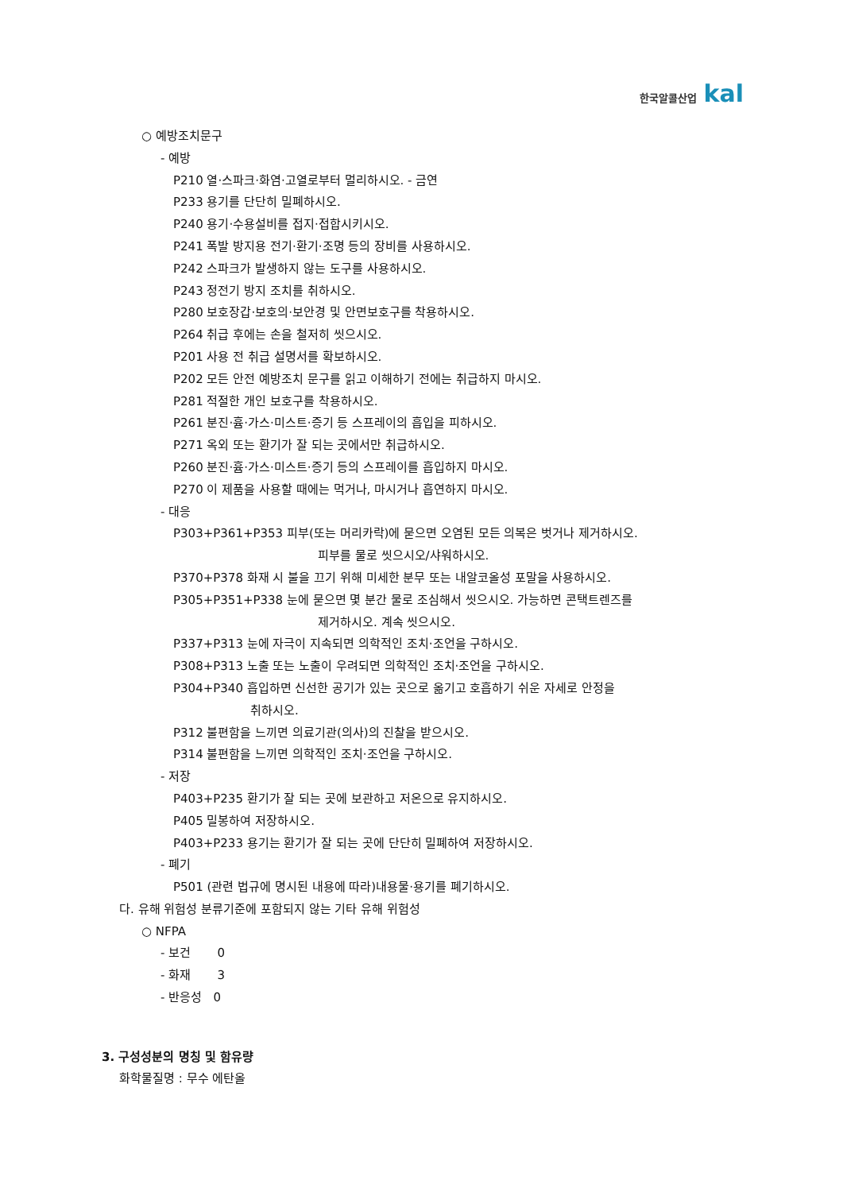한국알콜산업 kal
○ 예방조치문구
- 예방
P210 열·스파크·화염·고열로부터 멀리하시오. - 금연
P233 용기를 단단히 밀폐하시오.
P240 용기·수용설비를 접지·접합시키시오.
P241 폭발 방지용 전기·환기·조명 등의 장비를 사용하시오.
P242 스파크가 발생하지 않는 도구를 사용하시오.
P243 정전기 방지 조치를 취하시오.
P280 보호장갑·보호의·보안경 및 안면보호구를 착용하시오.
P264 취급 후에는 손을 철저히 씻으시오.
P201 사용 전 취급 설명서를 확보하시오.
P202 모든 안전 예방조치 문구를 읽고 이해하기 전에는 취급하지 마시오.
P281 적절한 개인 보호구를 착용하시오.
P261 분진·흄·가스·미스트·증기 등 스프레이의 흡입을 피하시오.
P271 옥외 또는 환기가 잘 되는 곳에서만 취급하시오.
P260 분진·흄·가스·미스트·증기 등의 스프레이를 흡입하지 마시오.
P270 이 제품을 사용할 때에는 먹거나, 마시거나 흡연하지 마시오.
- 대응
P303+P361+P353 피부(또는 머리카락)에 묻으면 오염된 모든 의복은 벗거나 제거하시오.
피부를 물로 씻으시오/샤워하시오.
P370+P378 화재 시 불을 끄기 위해 미세한 분무 또는 내알코올성 포말을 사용하시오.
P305+P351+P338 눈에 묻으면 몇 분간 물로 조심해서 씻으시오. 가능하면 콘택트렌즈를
제거하시오. 계속 씻으시오.
P337+P313 눈에 자극이 지속되면 의학적인 조치·조언을 구하시오.
P308+P313 노출 또는 노출이 우려되면 의학적인 조치·조언을 구하시오.
P304+P340 흡입하면 신선한 공기가 있는 곳으로 옮기고 호흡하기 쉬운 자세로 안정을
취하시오.
P312 불편함을 느끼면 의료기관(의사)의 진찰을 받으시오.
P314 불편함을 느끼면 의학적인 조치·조언을 구하시오.
- 저장
P403+P235 환기가 잘 되는 곳에 보관하고 저온으로 유지하시오.
P405 밀봉하여 저장하시오.
P403+P233 용기는 환기가 잘 되는 곳에 단단히 밀폐하여 저장하시오.
- 폐기
P501 (관련 법규에 명시된 내용에 따라)내용물·용기를 폐기하시오.
다. 유해 위험성 분류기준에 포함되지 않는 기타 유해 위험성
○ NFPA
- 보건 0
- 화재 3
- 반응성 0
3. 구성성분의 명칭 및 함유량
화학물질명 : 무수 에탄올